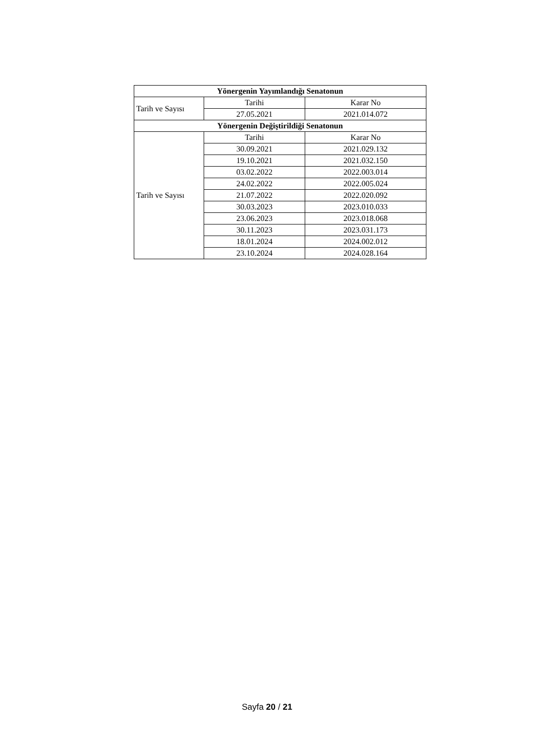| Yönergenin Yayımlandığı Senatonun | | |
| --- | --- | --- |
| Tarih ve Sayısı | Tarihi | Karar No |
| | 27.05.2021 | 2021.014.072 |
| Yönergenin Değiştirildiği Senatonun | | |
| Tarih ve Sayısı | Tarihi | Karar No |
| | 30.09.2021 | 2021.029.132 |
| | 19.10.2021 | 2021.032.150 |
| | 03.02.2022 | 2022.003.014 |
| | 24.02.2022 | 2022.005.024 |
| | 21.07.2022 | 2022.020.092 |
| | 30.03.2023 | 2023.010.033 |
| | 23.06.2023 | 2023.018.068 |
| | 30.11.2023 | 2023.031.173 |
| | 18.01.2024 | 2024.002.012 |
| | 23.10.2024 | 2024.028.164 |
Sayfa 20 / 21